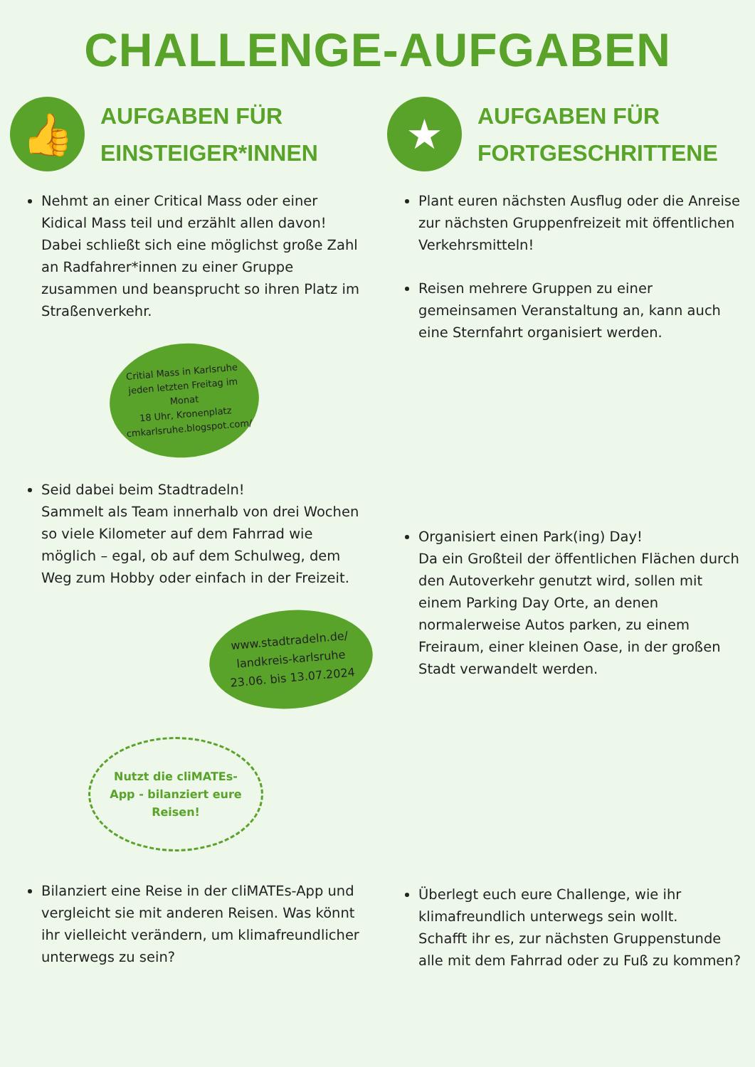CHALLENGE-AUFGABEN
👍
AUFGABEN FÜR
EINSTEIGER*INNEN
Nehmt an einer Critical Mass oder einer Kidical Mass teil und erzählt allen davon!
Dabei schließt sich eine möglichst große Zahl an Radfahrer*innen zu einer Gruppe zusammen und beansprucht so ihren Platz im Straßenverkehr.
Critial Mass in Karlsruhe
jeden letzten Freitag im Monat
18 Uhr, Kronenplatz
cmkarlsruhe.blogspot.com/
Seid dabei beim Stadtradeln!
Sammelt als Team innerhalb von drei Wochen so viele Kilometer auf dem Fahrrad wie möglich – egal, ob auf dem Schulweg, dem Weg zum Hobby oder einfach in der Freizeit.
www.stadtradeln.de/
landkreis-karlsruhe
23.06. bis 13.07.2024
Nutzt die cliMATEs-App - bilanziert eure Reisen!
Bilanziert eine Reise in der cliMATEs-App und vergleicht sie mit anderen Reisen. Was könnt ihr vielleicht verändern, um klimafreundlicher unterwegs zu sein?
★
AUFGABEN FÜR
FORTGESCHRITTENE
Plant euren nächsten Ausflug oder die Anreise zur nächsten Gruppenfreizeit mit öffentlichen Verkehrsmitteln!
Reisen mehrere Gruppen zu einer gemeinsamen Veranstaltung an, kann auch eine Sternfahrt organisiert werden.
Organisiert einen Park(ing) Day!
Da ein Großteil der öffentlichen Flächen durch den Autoverkehr genutzt wird, sollen mit einem Parking Day Orte, an denen normalerweise Autos parken, zu einem Freiraum, einer kleinen Oase, in der großen Stadt verwandelt werden.
Überlegt euch eure Challenge, wie ihr klimafreundlich unterwegs sein wollt.
Schafft ihr es, zur nächsten Gruppenstunde alle mit dem Fahrrad oder zu Fuß zu kommen?